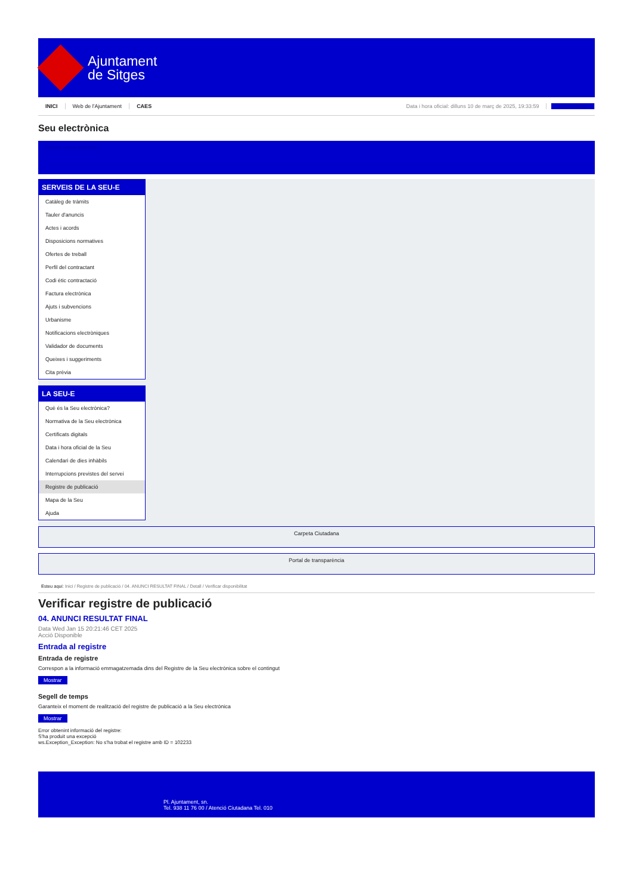Ajuntament
de Sitges
INICI Web de l'Ajuntament CAES
Data i hora oficial: dilluns 10 de març de 2025, 19:33:59 Sincronitzar
Seu electrònica
Obtenir còpia autèntica
SERVEIS DE LA SEU-E
Catàleg de tràmits
Tauler d'anuncis
Actes i acords
Disposicions normatives
Ofertes de treball
Perfil del contractant
Codi ètic contractació
Factura electrònica
Ajuts i subvencions
Urbanisme
Notificacions electròniques
Validador de documents
Queixes i suggeriments
Cita prèvia
LA SEU-E
Què és la Seu electrònica?
Normativa de la Seu electrònica
Certificats digitals
Data i hora oficial de la Seu
Calendari de dies inhàbils
Interrupcions previstes del servei
Registre de publicació
Mapa de la Seu
Ajuda
Carpeta Ciutadana
Portal de transparència
Esteu aquí: Inici / Registre de publicació / 04. ANUNCI RESULTAT FINAL / Detall / Verificar disponibilitat
Verificar registre de publicació
04. ANUNCI RESULTAT FINAL
Data Wed Jan 15 20:21:46 CET 2025
Acció Disponible
Entrada al registre
Entrada de registre
Correspon a la informació emmagatzemada dins del Registre de la Seu electrònica sobre el contingut
Mostrar
Segell de temps
Garanteix el moment de realització del registre de publicació a la Seu electrònica
Mostrar
Error obtenint informació del registre:
S'ha produit una excepció
ws.Exception_Exception: No s'ha trobat el registre amb ID = 102233
Pl. Ajuntament, sn.
Tel. 938 11 76 00 / Atenció Ciutadana Tel. 010